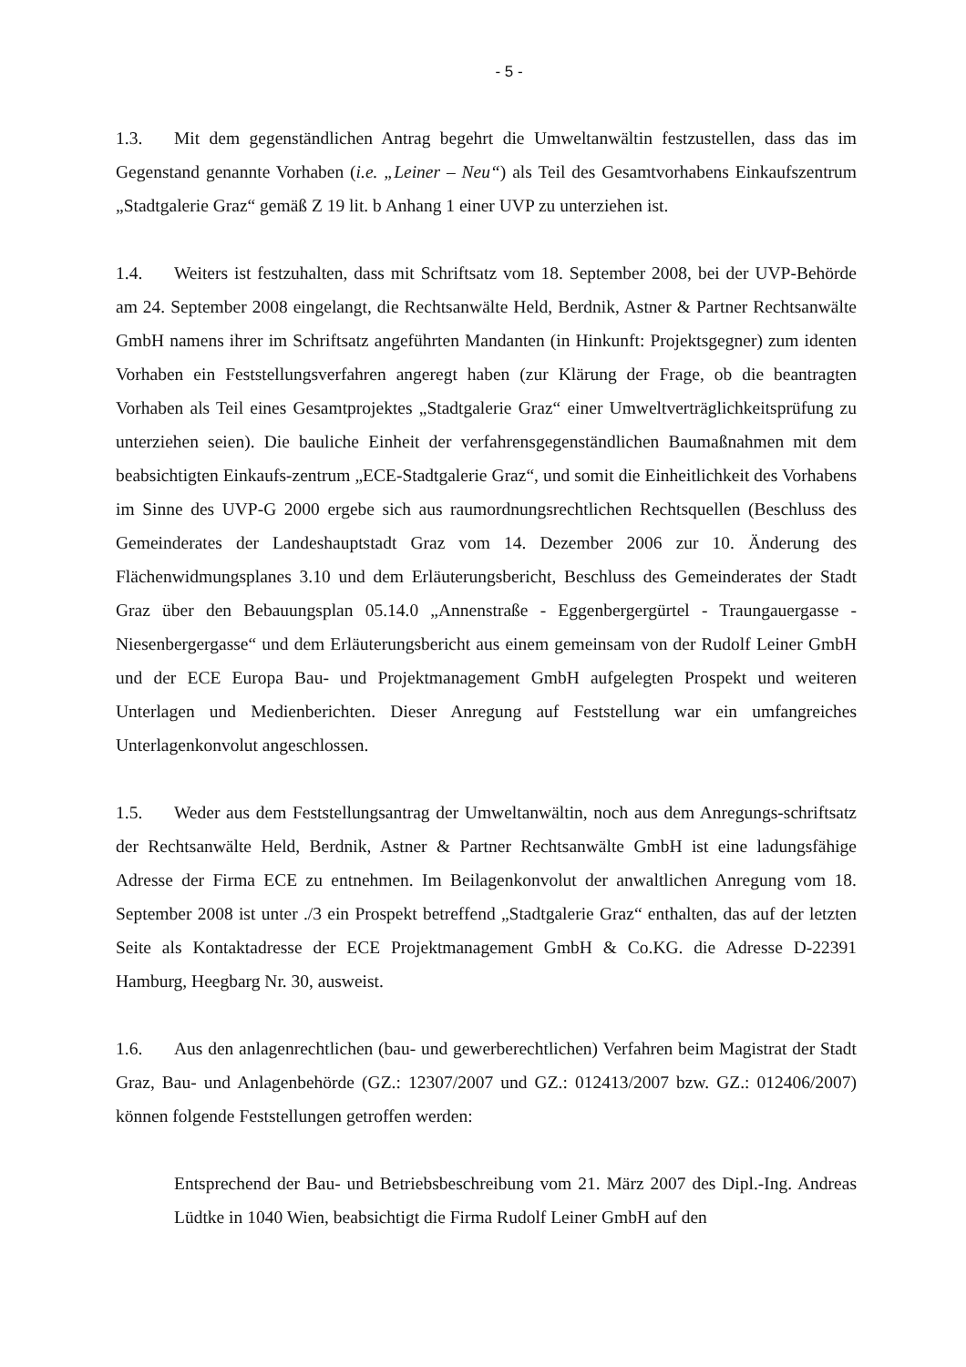- 5 -
1.3. Mit dem gegenständlichen Antrag begehrt die Umweltanwältin festzustellen, dass das im Gegenstand genannte Vorhaben (i.e. „Leiner – Neu“) als Teil des Gesamtvorhabens Einkaufszentrum „Stadtgalerie Graz“ gemäß Z 19 lit. b Anhang 1 einer UVP zu unterziehen ist.
1.4. Weiters ist festzuhalten, dass mit Schriftsatz vom 18. September 2008, bei der UVP-Behörde am 24. September 2008 eingelangt, die Rechtsanwälte Held, Berdnik, Astner & Partner Rechtsanwälte GmbH namens ihrer im Schriftsatz angeführten Mandanten (in Hinkunft: Projektsgegner) zum identen Vorhaben ein Feststellungsverfahren angeregt haben (zur Klärung der Frage, ob die beantragten Vorhaben als Teil eines Gesamtprojektes „Stadtgalerie Graz“ einer Umweltverträglichkeitsprüfung zu unterziehen seien). Die bauliche Einheit der verfahrensgegenständlichen Baumaßnahmen mit dem beabsichtigten Einkaufs-zentrum „ECE-Stadtgalerie Graz“, und somit die Einheitlichkeit des Vorhabens im Sinne des UVP-G 2000 ergebe sich aus raumordnungsrechtlichen Rechtsquellen (Beschluss des Gemeinderates der Landeshauptstadt Graz vom 14. Dezember 2006 zur 10. Änderung des Flächenwidmungsplanes 3.10 und dem Erläuterungsbericht, Beschluss des Gemeinderates der Stadt Graz über den Bebauungsplan 05.14.0 „Annenstraße - Eggenbergergürtel - Traungauergasse - Niesenbergergasse“ und dem Erläuterungsbericht aus einem gemeinsam von der Rudolf Leiner GmbH und der ECE Europa Bau- und Projektmanagement GmbH aufgelegten Prospekt und weiteren Unterlagen und Medienberichten. Dieser Anregung auf Feststellung war ein umfangreiches Unterlagenkonvolut angeschlossen.
1.5. Weder aus dem Feststellungsantrag der Umweltanwältin, noch aus dem Anregungs-schriftsatz der Rechtsanwälte Held, Berdnik, Astner & Partner Rechtsanwälte GmbH ist eine ladungsfähige Adresse der Firma ECE zu entnehmen. Im Beilagenkonvolut der anwaltlichen Anregung vom 18. September 2008 ist unter ./3 ein Prospekt betreffend „Stadtgalerie Graz“ enthalten, das auf der letzten Seite als Kontaktadresse der ECE Projektmanagement GmbH & Co.KG. die Adresse D-22391 Hamburg, Heegbarg Nr. 30, ausweist.
1.6. Aus den anlagenrechtlichen (bau- und gewerberechtlichen) Verfahren beim Magistrat der Stadt Graz, Bau- und Anlagenbehörde (GZ.: 12307/2007 und GZ.: 012413/2007 bzw. GZ.: 012406/2007) können folgende Feststellungen getroffen werden:
Entsprechend der Bau- und Betriebsbeschreibung vom 21. März 2007 des Dipl.-Ing. Andreas Lüdtke in 1040 Wien, beabsichtigt die Firma Rudolf Leiner GmbH auf den